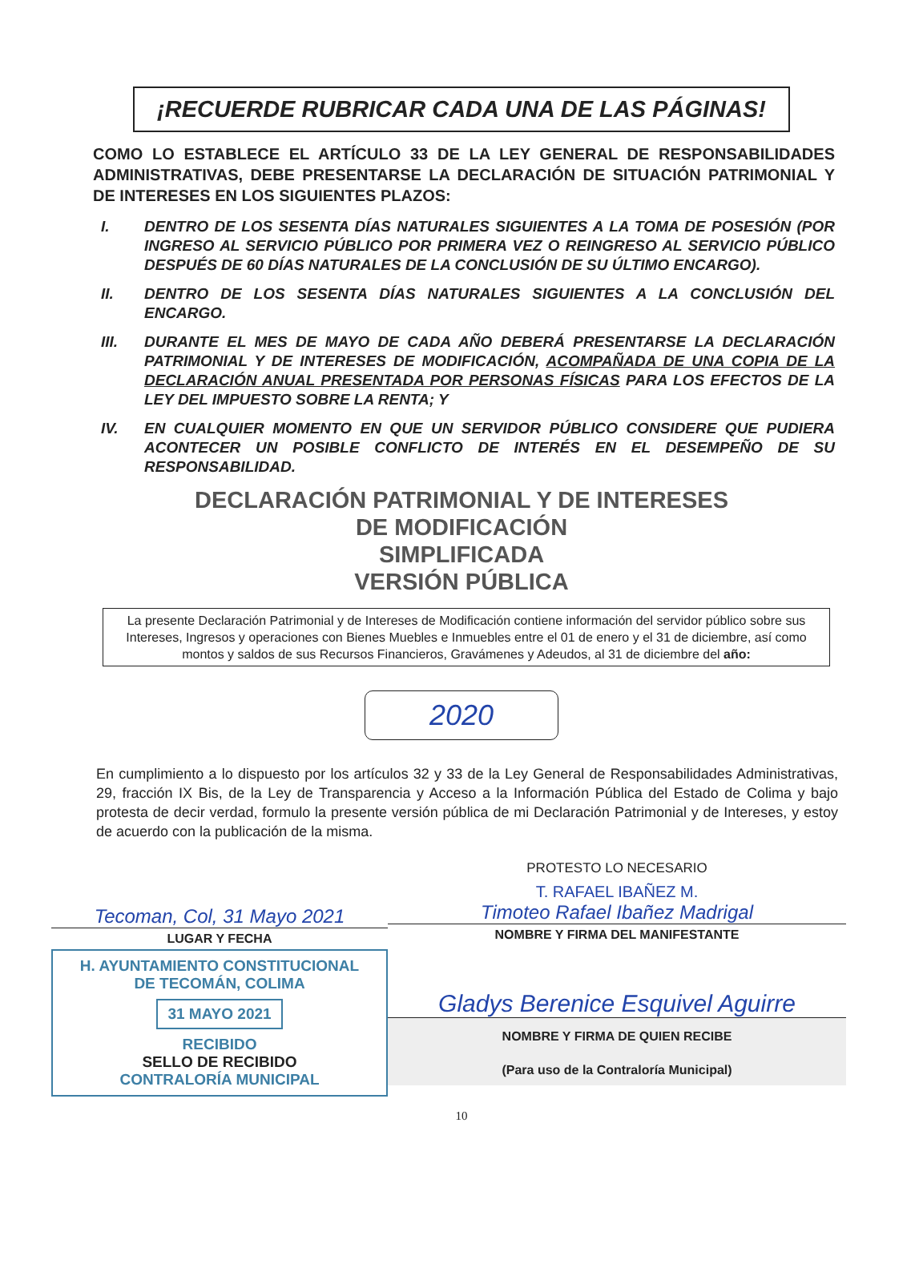¡RECUERDE RUBRICAR CADA UNA DE LAS PÁGINAS!
COMO LO ESTABLECE EL ARTÍCULO 33 DE LA LEY GENERAL DE RESPONSABILIDADES ADMINISTRATIVAS, DEBE PRESENTARSE LA DECLARACIÓN DE SITUACIÓN PATRIMONIAL Y DE INTERESES EN LOS SIGUIENTES PLAZOS:
I. DENTRO DE LOS SESENTA DÍAS NATURALES SIGUIENTES A LA TOMA DE POSESIÓN (POR INGRESO AL SERVICIO PÚBLICO POR PRIMERA VEZ O REINGRESO AL SERVICIO PÚBLICO DESPUÉS DE 60 DÍAS NATURALES DE LA CONCLUSIÓN DE SU ÚLTIMO ENCARGO).
II. DENTRO DE LOS SESENTA DÍAS NATURALES SIGUIENTES A LA CONCLUSIÓN DEL ENCARGO.
III. DURANTE EL MES DE MAYO DE CADA AÑO DEBERÁ PRESENTARSE LA DECLARACIÓN PATRIMONIAL Y DE INTERESES DE MODIFICACIÓN, ACOMPAÑADA DE UNA COPIA DE LA DECLARACIÓN ANUAL PRESENTADA POR PERSONAS FÍSICAS PARA LOS EFECTOS DE LA LEY DEL IMPUESTO SOBRE LA RENTA; Y
IV. EN CUALQUIER MOMENTO EN QUE UN SERVIDOR PÚBLICO CONSIDERE QUE PUDIERA ACONTECER UN POSIBLE CONFLICTO DE INTERÉS EN EL DESEMPEÑO DE SU RESPONSABILIDAD.
DECLARACIÓN PATRIMONIAL Y DE INTERESES
DE MODIFICACIÓN
SIMPLIFICADA
VERSIÓN PÚBLICA
La presente Declaración Patrimonial y de Intereses de Modificación contiene información del servidor público sobre sus Intereses, Ingresos y operaciones con Bienes Muebles e Inmuebles entre el 01 de enero y el 31 de diciembre, así como montos y saldos de sus Recursos Financieros, Gravámenes y Adeudos, al 31 de diciembre del año:
2020
En cumplimiento a lo dispuesto por los artículos 32 y 33 de la Ley General de Responsabilidades Administrativas, 29, fracción IX Bis, de la Ley de Transparencia y Acceso a la Información Pública del Estado de Colima y bajo protesta de decir verdad, formulo la presente versión pública de mi Declaración Patrimonial y de Intereses, y estoy de acuerdo con la publicación de la misma.
Tecoman, Col, 31 Mayo 2021
LUGAR Y FECHA
H. AYUNTAMIENTO CONSTITUCIONAL
DE TECOMÁN, COLIMA
31 MAYO 2021
RECIBIDO
SELLO DE RECIBIDO
CONTRALORÍA MUNICIPAL
PROTESTO LO NECESARIO
T. RAFAEL IBAÑEZ M.
Timoteo Rafael Ibañez Madrigal
NOMBRE Y FIRMA DEL MANIFESTANTE
Gladys Berenice Esquivel Aguirre
NOMBRE Y FIRMA DE QUIEN RECIBE
(Para uso de la Contraloría Municipal)
10